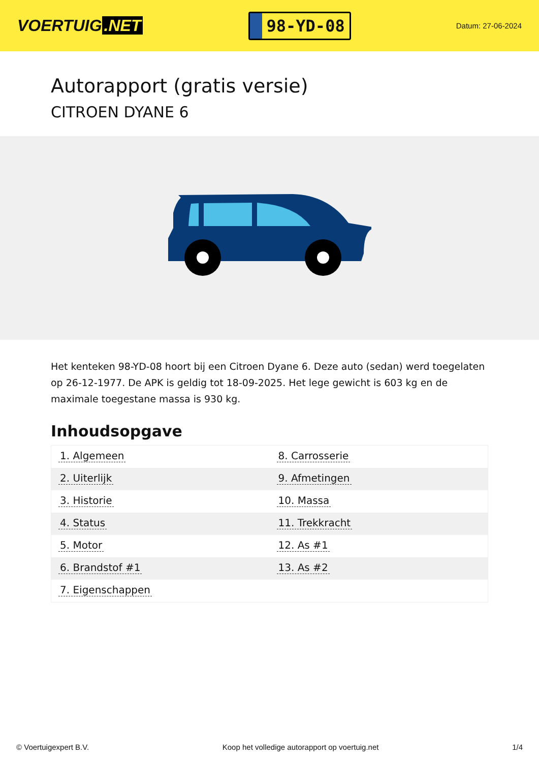VOERTUIG.NET
98-YD-08
Datum: 27-06-2024
Autorapport (gratis versie)
CITROEN DYANE 6
Het kenteken 98-YD-08 hoort bij een Citroen Dyane 6. Deze auto (sedan) werd toegelaten op 26-12-1977. De APK is geldig tot 18-09-2025. Het lege gewicht is 603 kg en de maximale toegestane massa is 930 kg.
Inhoudsopgave
| 1. Algemeen | 8. Carrosserie |
| 2. Uiterlijk | 9. Afmetingen |
| 3. Historie | 10. Massa |
| 4. Status | 11. Trekkracht |
| 5. Motor | 12. As #1 |
| 6. Brandstof #1 | 13. As #2 |
| 7. Eigenschappen | |
© Voertuigexpert B.V. Koop het volledige autorapport op voertuig.net 1/4